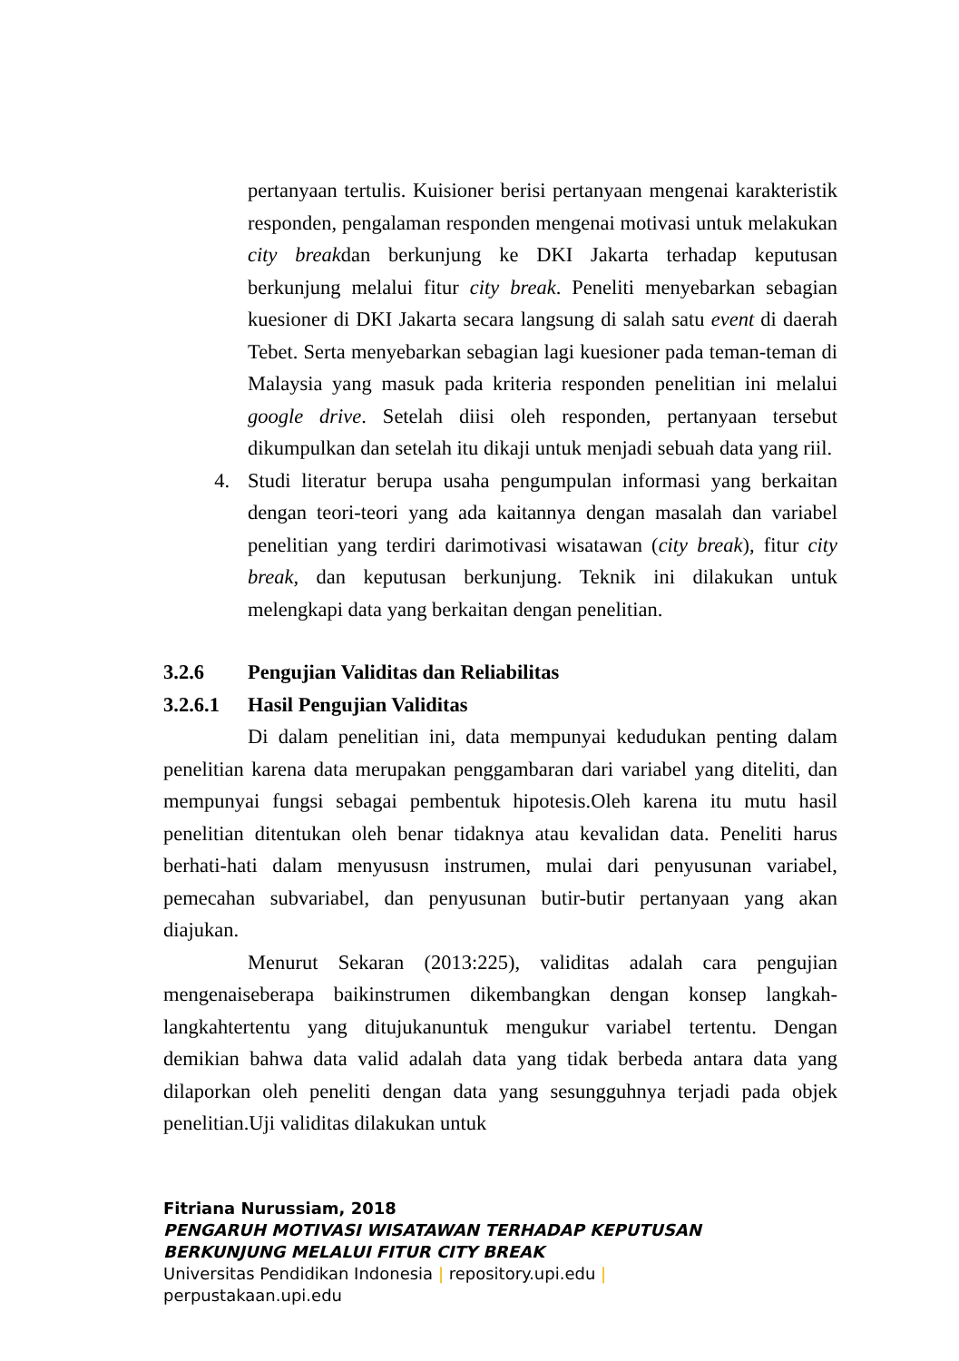pertanyaan tertulis. Kuisioner berisi pertanyaan mengenai karakteristik responden, pengalaman responden mengenai motivasi untuk melakukan city breakdan berkunjung ke DKI Jakarta terhadap keputusan berkunjung melalui fitur city break. Peneliti menyebarkan sebagian kuesioner di DKI Jakarta secara langsung di salah satu event di daerah Tebet. Serta menyebarkan sebagian lagi kuesioner pada teman-teman di Malaysia yang masuk pada kriteria responden penelitian ini melalui google drive. Setelah diisi oleh responden, pertanyaan tersebut dikumpulkan dan setelah itu dikaji untuk menjadi sebuah data yang riil.
4. Studi literatur berupa usaha pengumpulan informasi yang berkaitan dengan teori-teori yang ada kaitannya dengan masalah dan variabel penelitian yang terdiri darimotivasi wisatawan (city break), fitur city break, dan keputusan berkunjung. Teknik ini dilakukan untuk melengkapi data yang berkaitan dengan penelitian.
3.2.6 Pengujian Validitas dan Reliabilitas
3.2.6.1 Hasil Pengujian Validitas
Di dalam penelitian ini, data mempunyai kedudukan penting dalam penelitian karena data merupakan penggambaran dari variabel yang diteliti, dan mempunyai fungsi sebagai pembentuk hipotesis.Oleh karena itu mutu hasil penelitian ditentukan oleh benar tidaknya atau kevalidan data. Peneliti harus berhati-hati dalam menyususn instrumen, mulai dari penyusunan variabel, pemecahan subvariabel, dan penyusunan butir-butir pertanyaan yang akan diajukan.
Menurut Sekaran (2013:225), validitas adalah cara pengujian mengenaiseberapa baikinstrumen dikembangkan dengan konsep langkah-langkahtertentu yang ditujukanuntuk mengukur variabel tertentu. Dengan demikian bahwa data valid adalah data yang tidak berbeda antara data yang dilaporkan oleh peneliti dengan data yang sesungguhnya terjadi pada objek penelitian.Uji validitas dilakukan untuk
Fitriana Nurussiam, 2018
PENGARUH MOTIVASI WISATAWAN TERHADAP KEPUTUSAN
BERKUNJUNG MELALUI FITUR CITY BREAK
Universitas Pendidikan Indonesia | repository.upi.edu |
perpustakaan.upi.edu